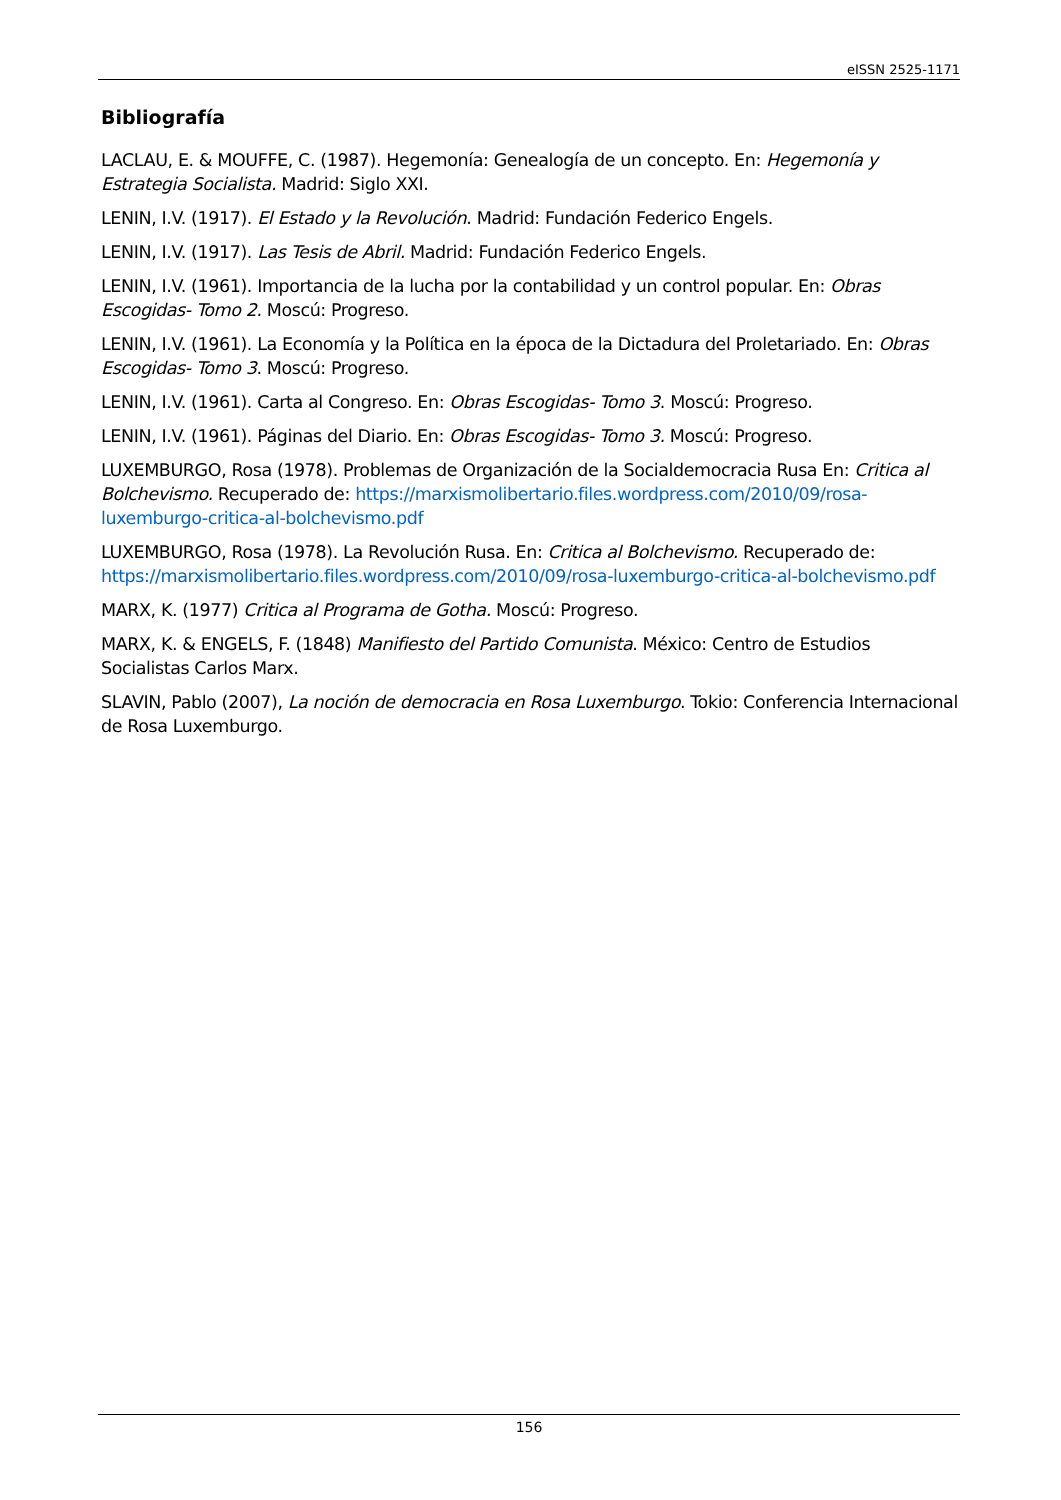eISSN 2525-1171
Bibliografía
LACLAU, E. & MOUFFE, C. (1987). Hegemonía: Genealogía de un concepto. En: Hegemonía y Estrategia Socialista. Madrid: Siglo XXI.
LENIN, I.V. (1917). El Estado y la Revolución. Madrid: Fundación Federico Engels.
LENIN, I.V. (1917). Las Tesis de Abril. Madrid: Fundación Federico Engels.
LENIN, I.V. (1961). Importancia de la lucha por la contabilidad y un control popular. En: Obras Escogidas- Tomo 2. Moscú: Progreso.
LENIN, I.V. (1961). La Economía y la Política en la época de la Dictadura del Proletariado. En: Obras Escogidas- Tomo 3. Moscú: Progreso.
LENIN, I.V. (1961). Carta al Congreso. En: Obras Escogidas- Tomo 3. Moscú: Progreso.
LENIN, I.V. (1961). Páginas del Diario. En: Obras Escogidas- Tomo 3. Moscú: Progreso.
LUXEMBURGO, Rosa (1978). Problemas de Organización de la Socialdemocracia Rusa En: Critica al Bolchevismo. Recuperado de: https://marxismolibertario.files.wordpress.com/2010/09/rosa-luxemburgo-critica-al-bolchevismo.pdf
LUXEMBURGO, Rosa (1978). La Revolución Rusa. En: Critica al Bolchevismo. Recuperado de: https://marxismolibertario.files.wordpress.com/2010/09/rosa-luxemburgo-critica-al-bolchevismo.pdf
MARX, K. (1977) Critica al Programa de Gotha. Moscú: Progreso.
MARX, K. & ENGELS, F. (1848) Manifiesto del Partido Comunista. México: Centro de Estudios Socialistas Carlos Marx.
SLAVIN, Pablo (2007), La noción de democracia en Rosa Luxemburgo. Tokio: Conferencia Internacional de Rosa Luxemburgo.
156